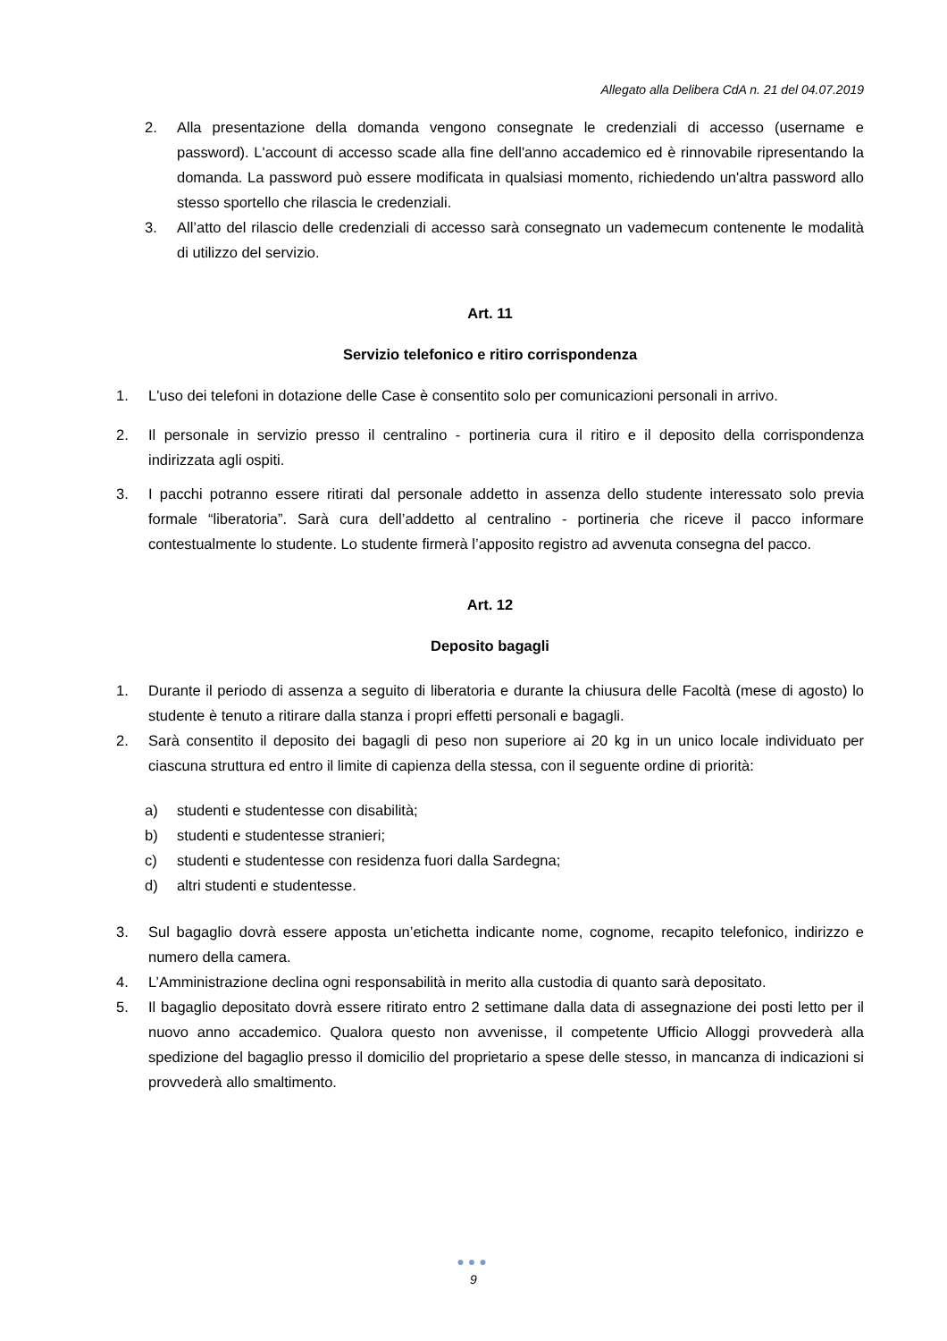Allegato alla Delibera CdA n. 21 del 04.07.2019
2. Alla presentazione della domanda vengono consegnate le credenziali di accesso (username e password). L'account di accesso scade alla fine dell'anno accademico ed è rinnovabile ripresentando la domanda. La password può essere modificata in qualsiasi momento, richiedendo un'altra password allo stesso sportello che rilascia le credenziali.
3. All’atto del rilascio delle credenziali di accesso sarà consegnato un vademecum contenente le modalità di utilizzo del servizio.
Art. 11
Servizio telefonico e ritiro corrispondenza
1. L'uso dei telefoni in dotazione delle Case è consentito solo per comunicazioni personali in arrivo.
2. Il personale in servizio presso il centralino - portineria cura il ritiro e il deposito della corrispondenza indirizzata agli ospiti.
3. I pacchi potranno essere ritirati dal personale addetto in assenza dello studente interessato solo previa formale “liberatoria”. Sarà cura dell’addetto al centralino - portineria che riceve il pacco informare contestualmente lo studente. Lo studente firmerà l’apposito registro ad avvenuta consegna del pacco.
Art. 12
Deposito bagagli
1. Durante il periodo di assenza a seguito di liberatoria e durante la chiusura delle Facoltà (mese di agosto) lo studente è tenuto a ritirare dalla stanza i propri effetti personali e bagagli.
2. Sarà consentito il deposito dei bagagli di peso non superiore ai 20 kg in un unico locale individuato per ciascuna struttura ed entro il limite di capienza della stessa, con il seguente ordine di priorità:
a) studenti e studentesse con disabilità;
b) studenti e studentesse stranieri;
c) studenti e studentesse con residenza fuori dalla Sardegna;
d) altri studenti e studentesse.
3. Sul bagaglio dovrà essere apposta un’etichetta indicante nome, cognome, recapito telefonico, indirizzo e numero della camera.
4. L’Amministrazione declina ogni responsabilità in merito alla custodia di quanto sarà depositato.
5. Il bagaglio depositato dovrà essere ritirato entro 2 settimane dalla data di assegnazione dei posti letto per il nuovo anno accademico. Qualora questo non avvenisse, il competente Ufficio Alloggi provvederà alla spedizione del bagaglio presso il domicilio del proprietario a spese delle stesso, in mancanza di indicazioni si provvederà allo smaltimento.
●●●
9